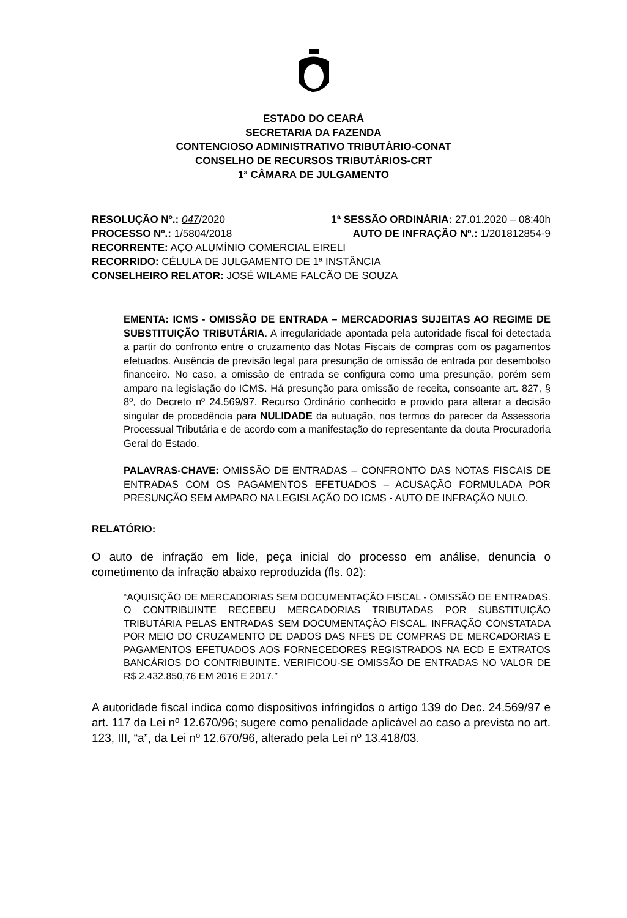ESTADO DO CEARÁ
SECRETARIA DA FAZENDA
CONTENCIOSO ADMINISTRATIVO TRIBUTÁRIO-CONAT
CONSELHO DE RECURSOS TRIBUTÁRIOS-CRT
1ª CÂMARA DE JULGAMENTO
RESOLUÇÃO Nº.: 047/2020 1ª SESSÃO ORDINÁRIA: 27.01.2020 – 08:40h
PROCESSO Nº.: 1/5804/2018 AUTO DE INFRAÇÃO Nº.: 1/201812854-9
RECORRENTE: AÇO ALUMÍNIO COMERCIAL EIRELI
RECORRIDO: CÉLULA DE JULGAMENTO DE 1ª INSTÂNCIA
CONSELHEIRO RELATOR: JOSÉ WILAME FALCÃO DE SOUZA
EMENTA: ICMS - OMISSÃO DE ENTRADA – MERCADORIAS SUJEITAS AO REGIME DE SUBSTITUIÇÃO TRIBUTÁRIA. A irregularidade apontada pela autoridade fiscal foi detectada a partir do confronto entre o cruzamento das Notas Fiscais de compras com os pagamentos efetuados. Ausência de previsão legal para presunção de omissão de entrada por desembolso financeiro. No caso, a omissão de entrada se configura como uma presunção, porém sem amparo na legislação do ICMS. Há presunção para omissão de receita, consoante art. 827, § 8º, do Decreto nº 24.569/97. Recurso Ordinário conhecido e provido para alterar a decisão singular de procedência para NULIDADE da autuação, nos termos do parecer da Assessoria Processual Tributária e de acordo com a manifestação do representante da douta Procuradoria Geral do Estado.
PALAVRAS-CHAVE: OMISSÃO DE ENTRADAS – CONFRONTO DAS NOTAS FISCAIS DE ENTRADAS COM OS PAGAMENTOS EFETUADOS – ACUSAÇÃO FORMULADA POR PRESUNÇÃO SEM AMPARO NA LEGISLAÇÃO DO ICMS - AUTO DE INFRAÇÃO NULO.
RELATÓRIO:
O auto de infração em lide, peça inicial do processo em análise, denuncia o cometimento da infração abaixo reproduzida (fls. 02):
“AQUISIÇÃO DE MERCADORIAS SEM DOCUMENTAÇÃO FISCAL - OMISSÃO DE ENTRADAS. O CONTRIBUINTE RECEBEU MERCADORIAS TRIBUTADAS POR SUBSTITUIÇÃO TRIBUTÁRIA PELAS ENTRADAS SEM DOCUMENTAÇÃO FISCAL. INFRAÇÃO CONSTATADA POR MEIO DO CRUZAMENTO DE DADOS DAS NFES DE COMPRAS DE MERCADORIAS E PAGAMENTOS EFETUADOS AOS FORNECEDORES REGISTRADOS NA ECD E EXTRATOS BANCÁRIOS DO CONTRIBUINTE. VERIFICOU-SE OMISSÃO DE ENTRADAS NO VALOR DE R$ 2.432.850,76 EM 2016 E 2017.”
A autoridade fiscal indica como dispositivos infringidos o artigo 139 do Dec. 24.569/97 e art. 117 da Lei nº 12.670/96; sugere como penalidade aplicável ao caso a prevista no art. 123, III, “a”, da Lei nº 12.670/96, alterado pela Lei nº 13.418/03.